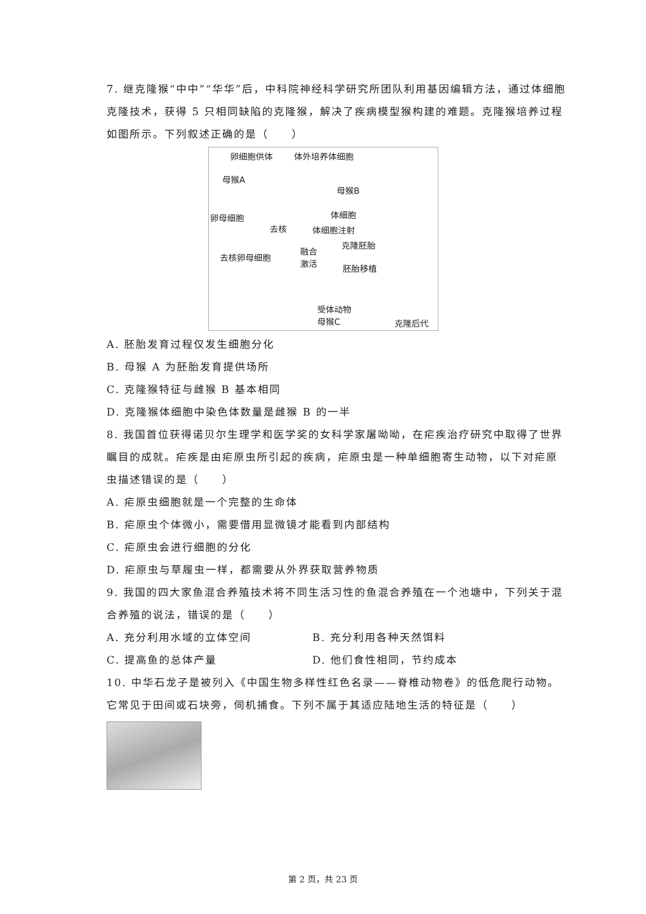7. 继克隆猴“中中”“华华”后，中科院神经科学研究所团队利用基因编辑方法，通过体细胞克隆技术，获得 5 只相同缺陷的克隆猴，解决了疾病模型猴构建的难题。克隆猴培养过程如图所示。下列叙述正确的是（　　）
卵细胞供体 体外培养体细胞
母猴A
母猴B
卵母细胞 体细胞
去核 体细胞注射
克隆胚胎
融合
激活 去核卵母细胞
胚胎移植
受体动物
母猴C 克隆后代
A. 胚胎发育过程仅发生细胞分化
B. 母猴 A 为胚胎发育提供场所
C. 克隆猴特征与雌猴 B 基本相同
D. 克隆猴体细胞中染色体数量是雌猴 B 的一半
8. 我国首位获得诺贝尔生理学和医学奖的女科学家屠呦呦，在疟疾治疗研究中取得了世界瞩目的成就。疟疾是由疟原虫所引起的疾病，疟原虫是一种单细胞寄生动物，以下对疟原虫描述错误的是（　　）
A. 疟原虫细胞就是一个完整的生命体
B. 疟原虫个体微小，需要借用显微镜才能看到内部结构
C. 疟原虫会进行细胞的分化
D. 疟原虫与草履虫一样，都需要从外界获取营养物质
9. 我国的四大家鱼混合养殖技术将不同生活习性的鱼混合养殖在一个池塘中，下列关于混合养殖的说法，错误的是（　　）
A. 充分利用水域的立体空间 B. 充分利用各种天然饵料
C. 提高鱼的总体产量 D. 他们食性相同，节约成本
10. 中华石龙子是被列入《中国生物多样性红色名录——脊椎动物卷》的低危爬行动物。它常见于田间或石块旁，伺机捕食。下列不属于其适应陆地生活的特征是（　　）
第 2 页，共 23 页